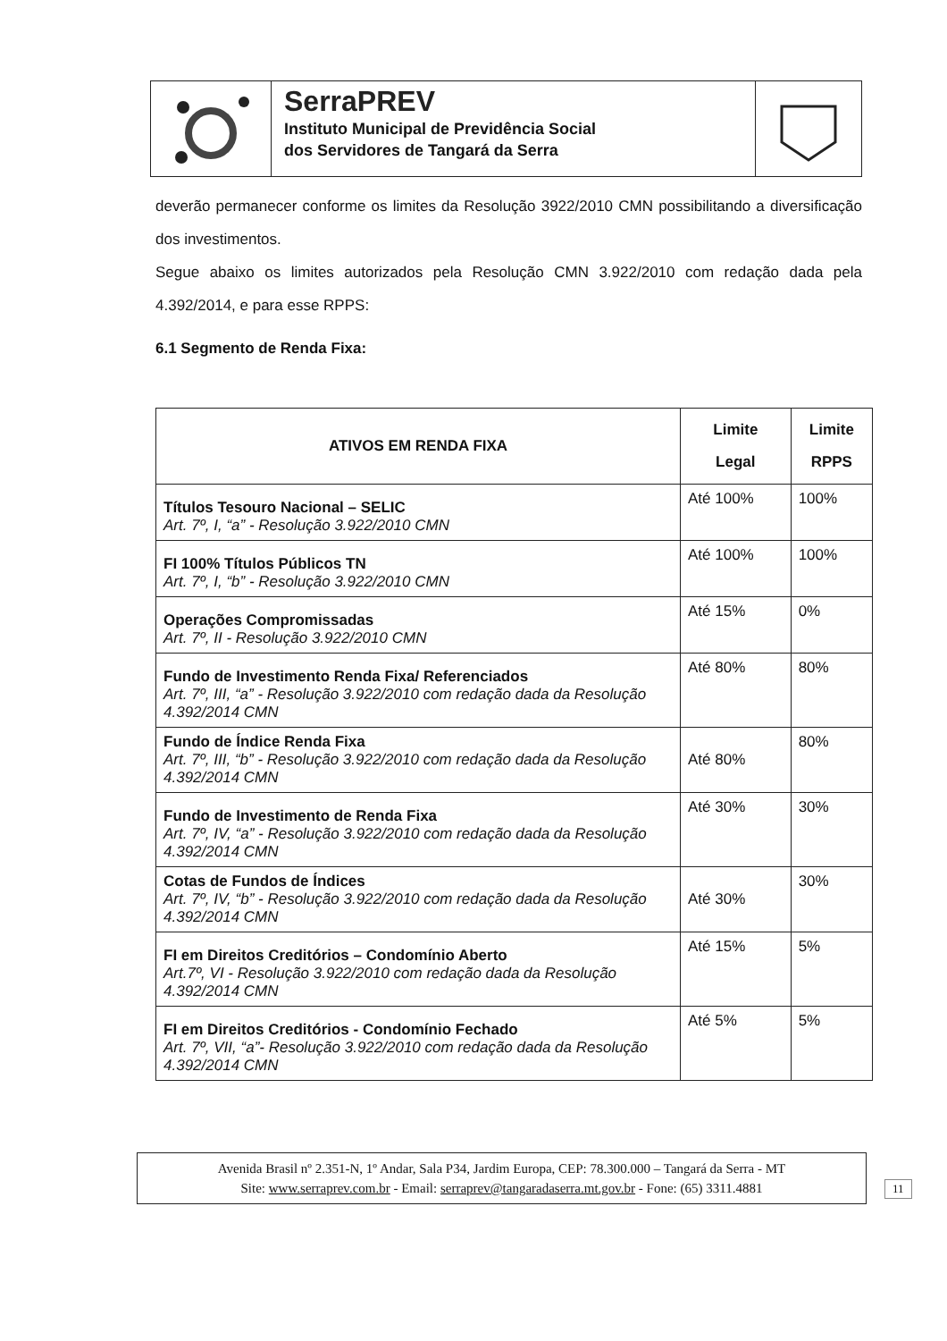SerraPREV
Instituto Municipal de Previdência Social
dos Servidores de Tangará da Serra
deverão permanecer conforme os limites da Resolução 3922/2010 CMN possibilitando a diversificação dos investimentos.
Segue abaixo os limites autorizados pela Resolução CMN 3.922/2010 com redação dada pela 4.392/2014, e para esse RPPS:
6.1 Segmento de Renda Fixa:
| ATIVOS EM RENDA FIXA | Limite Legal | Limite RPPS |
| --- | --- | --- |
| Títulos Tesouro Nacional – SELIC Art. 7º, I, “a” - Resolução 3.922/2010 CMN | Até 100% | 100% |
| FI 100% Títulos Públicos TN Art. 7º, I, “b” - Resolução 3.922/2010 CMN | Até 100% | 100% |
| Operações Compromissadas Art. 7º, II - Resolução 3.922/2010 CMN | Até 15% | 0% |
| Fundo de Investimento Renda Fixa/ Referenciados Art. 7º, III, “a” - Resolução 3.922/2010 com redação dada da Resolução 4.392/2014 CMN | Até 80% | 80% |
| Fundo de Índice Renda Fixa Art. 7º, III, “b” - Resolução 3.922/2010 com redação dada da Resolução 4.392/2014 CMN | Até 80% | 80% |
| Fundo de Investimento de Renda Fixa Art. 7º, IV, “a” - Resolução 3.922/2010 com redação dada da Resolução 4.392/2014 CMN | Até 30% | 30% |
| Cotas de Fundos de Índices Art. 7º, IV, “b” - Resolução 3.922/2010 com redação dada da Resolução 4.392/2014 CMN | Até 30% | 30% |
| FI em Direitos Creditórios – Condomínio Aberto Art.7º, VI - Resolução 3.922/2010 com redação dada da Resolução 4.392/2014 CMN | Até 15% | 5% |
| FI em Direitos Creditórios - Condomínio Fechado Art. 7º, VII, “a”- Resolução 3.922/2010 com redação dada da Resolução 4.392/2014 CMN | Até 5% | 5% |
Avenida Brasil nº 2.351-N, 1º Andar, Sala P34, Jardim Europa, CEP: 78.300.000 – Tangará da Serra - MT
Site: www.serraprev.com.br - Email: serraprev@tangaradaserra.mt.gov.br - Fone: (65) 3311.4881
11